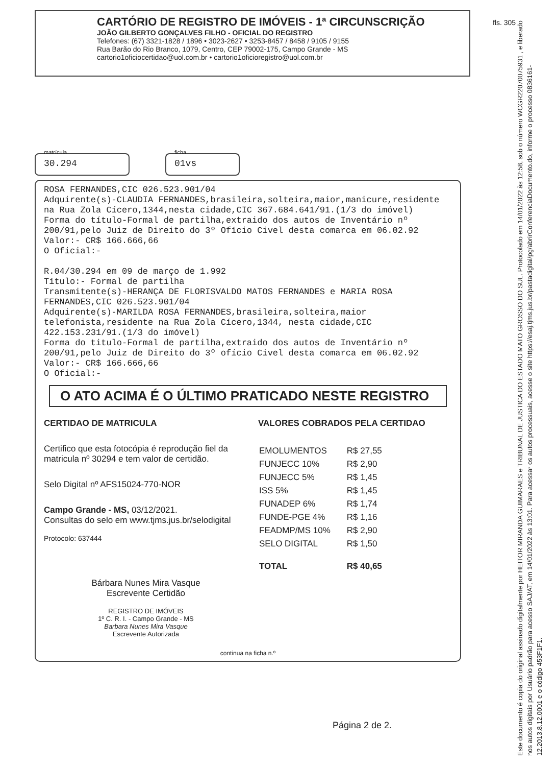fls. 305
CARTÓRIO DE REGISTRO DE IMÓVEIS - 1ª CIRCUNSCRIÇÃO
JOÃO GILBERTO GONÇALVES FILHO - OFICIAL DO REGISTRO
Telefones: (67) 3321-1828 / 1896 • 3023-2627 • 3253-8457 / 8458 / 9105 / 9155
Rua Barão do Rio Branco, 1079, Centro, CEP 79002-175, Campo Grande - MS
cartorio1oficiocertidao@uol.com.br • cartorio1oficioregistro@uol.com.br
matrícula
30.294
ficha
01vs
ROSA FERNANDES,CIC 026.523.901/04 Adquirente(s)-CLAUDIA FERNANDES,brasileira,solteira,maior,manicure,residente na Rua Zola Cícero,1344,nesta cidade,CIC 367.684.641/91.(1/3 do imóvel) Forma do título-Formal de partilha,extraido dos autos de Inventário nº 200/91,pelo Juiz de Direito do 3º Ofício Civel desta comarca em 06.02.92 Valor:- CR$ 166.666,66 O Oficial:- R.04/30.294 em 09 de março de 1.992 Título:- Formal de partilha Transmitente(s)-HERANÇA DE FLORISVALDO MATOS FERNANDES e MARIA ROSA FERNANDES,CIC 026.523.901/04 Adquirente(s)-MARILDA ROSA FERNANDES,brasileira,solteira,maior telefonista,residente na Rua Zola Cícero,1344, nesta cidade,CIC 422.153.231/91.(1/3 do imóvel) Forma do titulo-Formal de partilha,extraido dos autos de Inventário nº 200/91,pelo Juiz de Direito do 3º ofício Civel desta comarca em 06.02.92 Valor:- CR$ 166.666,66 O Oficial:-
O ATO ACIMA É O ÚLTIMO PRATICADO NESTE REGISTRO
CERTIDAO DE MATRICULA
Certifico que esta fotocópia é reprodução fiel da matricula nº 30294 e tem valor de certidão.
Selo Digital nº AFS15024-770-NOR
Campo Grande - MS, 03/12/2021.
Consultas do selo em www.tjms.jus.br/selodigital
Protocolo: 637444
Bárbara Nunes Mira Vasque
Escrevente Certidão
REGISTRO DE IMÓVEIS
1º C. R. I. - Campo Grande - MS
Barbara Nunes Mira Vasque
Escrevente Autorizada
VALORES COBRADOS PELA CERTIDAO
| EMOLUMENTOS | R$ 27,55 |
| FUNJECC 10% | R$ 2,90 |
| FUNJECC 5% | R$ 1,45 |
| ISS 5% | R$ 1,45 |
| FUNADEP 6% | R$ 1,74 |
| FUNDE-PGE 4% | R$ 1,16 |
| FEADMP/MS 10% | R$ 2,90 |
| SELO DIGITAL | R$ 1,50 |
| TOTAL | R$ 40,65 |
continua na ficha n.º
Página 2 de 2.
Este documento é copia do original assinado digitalmente por HEITOR MIRANDA GUIMARAES e TRIBUNAL DE JUSTICA DO ESTADO MATO GROSSO DO SUL. Protocolado em 14/01/2022 às 12:58, sob o número WCGR22070075931 , e liberado nos autos digitais por Usuário padrão para acesso SAJ/AT, em 14/01/2022 às 13:01. Para acessar os autos processuais, acesse o site https://esaj.tjms.jus.br/pastadigital/pg/abrirConferenciaDocumento.do, informe o processo 0836161-12.2013.8.12.0001 e o código 453F1F1.